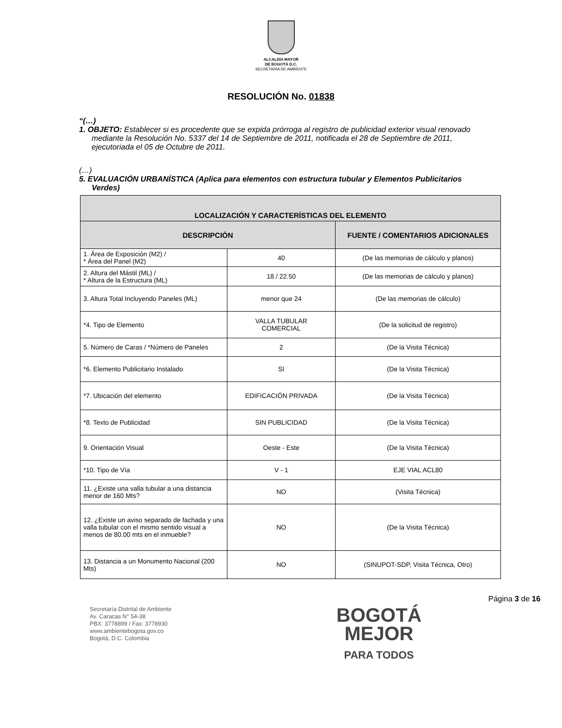ALCALDÍA MAYOR
DE BOGOTÁ D.C.
SECRETARÍA DE AMBIENTE
RESOLUCIÓN No. 01838
“(…)
1. OBJETO: Establecer si es procedente que se expida prórroga al registro de publicidad exterior visual renovado mediante la Resolución No. 5337 del 14 de Septiembre de 2011, notificada el 28 de Septiembre de 2011, ejecutoriada el 05 de Octubre de 2011.
(…)
5. EVALUACIÓN URBANÍSTICA (Aplica para elementos con estructura tubular y Elementos Publicitarios Verdes)
| LOCALIZACIÓN Y CARACTERÍSTICAS DEL ELEMENTO | | |
| --- | --- | --- |
| DESCRIPCIÓN | | FUENTE / COMENTARIOS ADICIONALES |
| 1. Área de Exposición (M2) / * Área del Panel (M2) | 40 | (De las memorias de cálculo y planos) |
| 2. Altura del Mástil (ML) / * Altura de la Estructura (ML) | 18 / 22.50 | (De las memorias de cálculo y planos) |
| 3. Altura Total Incluyendo Paneles (ML) | menor que 24 | (De las memorias de cálculo) |
| *4. Tipo de Elemento | VALLA TUBULAR COMERCIAL | (De la solicitud de registro) |
| 5. Número de Caras / *Número de Paneles | 2 | (De la Visita Técnica) |
| *6. Elemento Publicitario Instalado | SI | (De la Visita Técnica) |
| *7. Ubicación del elemento | EDIFICACIÓN PRIVADA | (De la Visita Técnica) |
| *8. Texto de Publicidad | SIN PUBLICIDAD | (De la Visita Técnica) |
| 9. Orientación Visual | Oeste - Este | (De la Visita Técnica) |
| *10. Tipo de Vía | V - 1 | EJE VIAL ACL80 |
| 11. ¿Existe una valla tubular a una distancia menor de 160 Mts? | NO | (Visita Técnica) |
| 12. ¿Existe un aviso separado de fachada y una valla tubular con el mismo sentido visual a menos de 80.00 mts en el inmueble? | NO | (De la Visita Técnica) |
| 13. Distancia a un Monumento Nacional (200 Mts) | NO | (SINUPOT-SDP, Visita Técnica, Otro) |
Página 3 de 16
Secretaría Distrital de Ambiente
Av. Caracas N° 54-38
PBX: 3778899 / Fax: 3778930
www.ambientebogota.gov.co
Bogotá, D.C. Colombia
BOGOTÁ
MEJOR
PARA TODOS